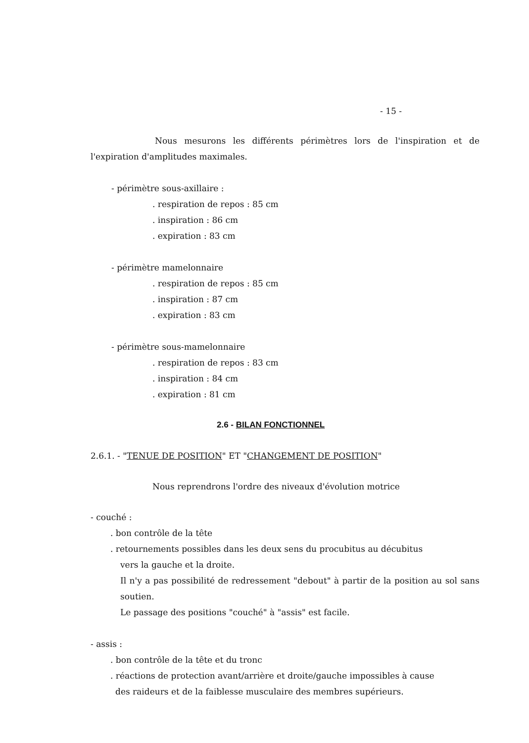- 15 -
Nous mesurons les différents périmètres lors de l'inspiration et de l'expiration d'amplitudes maximales.
- périmètre sous-axillaire :
. respiration de repos : 85 cm
. inspiration : 86 cm
. expiration : 83 cm
- périmètre mamelonnaire
. respiration de repos : 85 cm
. inspiration : 87 cm
. expiration : 83 cm
- périmètre sous-mamelonnaire
. respiration de repos : 83 cm
. inspiration : 84 cm
. expiration : 81 cm
2.6 - BILAN FONCTIONNEL
2.6.1. - "TENUE DE POSITION" ET "CHANGEMENT DE POSITION"
Nous reprendrons l'ordre des niveaux d'évolution motrice
- couché :
. bon contrôle de la tête
. retournements possibles dans les deux sens du procubitus au décubitus
vers la gauche et la droite.
Il n'y a pas possibilité de redressement "debout" à partir de la position au sol sans soutien.
Le passage des positions "couché" à "assis" est facile.
- assis :
. bon contrôle de la tête et du tronc
. réactions de protection avant/arrière et droite/gauche impossibles à cause
des raideurs et de la faiblesse musculaire des membres supérieurs.